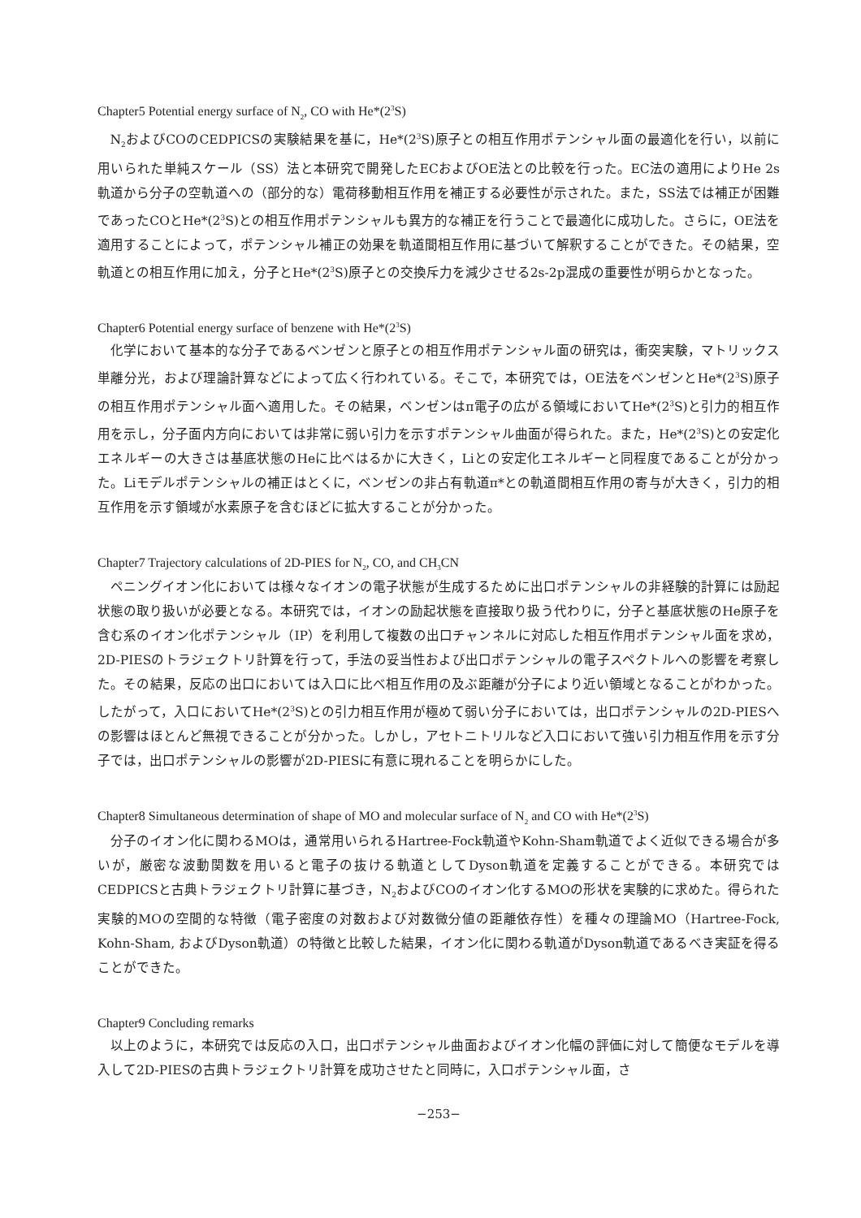Chapter5 Potential energy surface of N<sub>2</sub>, CO with He*(2<sup>3</sup>S)
N<sub>2</sub>およびCOのCEDPICSの実験結果を基に，He*(2<sup>3</sup>S)原子との相互作用ポテンシャル面の最適化を行い，以前に用いられた単純スケール（SS）法と本研究で開発したECおよびOE法との比較を行った。EC法の適用によりHe 2s軌道から分子の空軌道への（部分的な）電荷移動相互作用を補正する必要性が示された。また，SS法では補正が困難であったCOとHe*(2<sup>3</sup>S)との相互作用ポテンシャルも異方的な補正を行うことで最適化に成功した。さらに，OE法を適用することによって，ポテンシャル補正の効果を軌道間相互作用に基づいて解釈することができた。その結果，空軌道との相互作用に加え，分子とHe*(2<sup>3</sup>S)原子との交換斥力を減少させる2s-2p混成の重要性が明らかとなった。
Chapter6 Potential energy surface of benzene with He*(2<sup>3</sup>S)
化学において基本的な分子であるベンゼンと原子との相互作用ポテンシャル面の研究は，衝突実験，マトリックス単離分光，および理論計算などによって広く行われている。そこで，本研究では，OE法をベンゼンとHe*(2<sup>3</sup>S)原子の相互作用ポテンシャル面へ適用した。その結果，ベンゼンはπ電子の広がる領域においてHe*(2<sup>3</sup>S)と引力的相互作用を示し，分子面内方向においては非常に弱い引力を示すポテンシャル曲面が得られた。また，He*(2<sup>3</sup>S)との安定化エネルギーの大きさは基底状態のHeに比べはるかに大きく，Liとの安定化エネルギーと同程度であることが分かった。Liモデルポテンシャルの補正はとくに，ベンゼンの非占有軌道π*との軌道間相互作用の寄与が大きく，引力的相互作用を示す領域が水素原子を含むほどに拡大することが分かった。
Chapter7 Trajectory calculations of 2D-PIES for N<sub>2</sub>, CO, and CH<sub>3</sub>CN
ペニングイオン化においては様々なイオンの電子状態が生成するために出口ポテンシャルの非経験的計算には励起状態の取り扱いが必要となる。本研究では，イオンの励起状態を直接取り扱う代わりに，分子と基底状態のHe原子を含む系のイオン化ポテンシャル（IP）を利用して複数の出口チャンネルに対応した相互作用ポテンシャル面を求め，2D-PIESのトラジェクトリ計算を行って，手法の妥当性および出口ポテンシャルの電子スペクトルへの影響を考察した。その結果，反応の出口においては入口に比べ相互作用の及ぶ距離が分子により近い領域となることがわかった。したがって，入口においてHe*(2<sup>3</sup>S)との引力相互作用が極めて弱い分子においては，出口ポテンシャルの2D-PIESへの影響はほとんど無視できることが分かった。しかし，アセトニトリルなど入口において強い引力相互作用を示す分子では，出口ポテンシャルの影響が2D-PIESに有意に現れることを明らかにした。
Chapter8 Simultaneous determination of shape of MO and molecular surface of N<sub>2</sub> and CO with He*(2<sup>3</sup>S)
分子のイオン化に関わるMOは，通常用いられるHartree-Fock軌道やKohn-Sham軌道でよく近似できる場合が多いが，厳密な波動関数を用いると電子の抜ける軌道としてDyson軌道を定義することができる。本研究ではCEDPICSと古典トラジェクトリ計算に基づき，N<sub>2</sub>およびCOのイオン化するMOの形状を実験的に求めた。得られた実験的MOの空間的な特徴（電子密度の対数および対数微分値の距離依存性）を種々の理論MO（Hartree-Fock, Kohn-Sham, およびDyson軌道）の特徴と比較した結果，イオン化に関わる軌道がDyson軌道であるべき実証を得ることができた。
Chapter9 Concluding remarks
以上のように，本研究では反応の入口，出口ポテンシャル曲面およびイオン化幅の評価に対して簡便なモデルを導入して2D-PIESの古典トラジェクトリ計算を成功させたと同時に，入口ポテンシャル面，さ
−253−